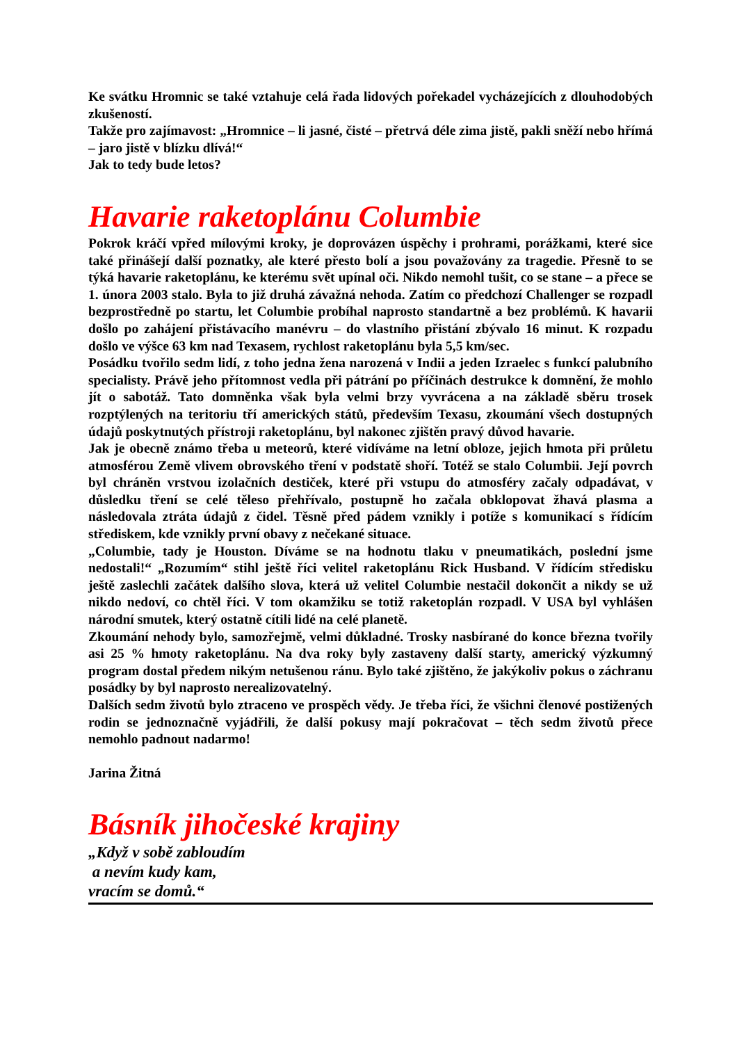Ke svátku Hromnic se také vztahuje celá řada lidových pořekadel vycházejících z dlouhodobých zkušeností.
Takže pro zajímavost: „Hromnice – li jasné, čisté – přetrvá déle zima jistě, pakli sněží nebo hřímá – jaro jistě v blízku dlívá!“
Jak to tedy bude letos?
Havarie raketoplánu Columbie
Pokrok kráčí vpřed mílovými kroky, je doprovázen úspěchy i prohrami, porážkami, které sice také přinášejí další poznatky, ale které přesto bolí a jsou považovány za tragedie. Přesně to se týká havarie raketoplánu, ke kterému svět upínal oči. Nikdo nemohl tušit, co se stane – a přece se 1. února 2003 stalo. Byla to již druhá závažná nehoda. Zatím co předchozí Challenger se rozpadl bezprostředně po startu, let Columbie probíhal naprosto standartně a bez problémů. K havarii došlo po zahájení přistávacího manévru – do vlastního přistání zbývalo 16 minut. K rozpadu došlo ve výšce 63 km nad Texasem, rychlost raketoplánu byla 5,5 km/sec.
Posádku tvořilo sedm lidí, z toho jedna žena narozená v Indii a jeden Izraelec s funkcí palubního specialisty. Právě jeho přítomnost vedla při pátrání po příčinách destrukce k domnění, že mohlo jít o sabotáž. Tato domněnka však byla velmi brzy vyvrácena a na základě sběru trosek rozptýlených na teritoriu tří amerických států, především Texasu, zkoumání všech dostupných údajů poskytnutých přístroji raketoplánu, byl nakonec zjištěn pravý důvod havarie.
Jak je obecně známo třeba u meteorů, které vidíváme na letní obloze, jejich hmota při průletu atmosférou Země vlivem obrovského tření v podstatě shoří. Totéž se stalo Columbii. Její povrch byl chráněn vrstvou izolačních destiček, které při vstupu do atmosféry začaly odpadávat, v důsledku tření se celé těleso přehřívalo, postupně ho začala obklopovat žhavá plasma a následovala ztráta údajů z čidel. Těsně před pádem vznikly i potíže s komunikací s řídícím střediskem, kde vznikly první obavy z nečekané situace.
„Columbie, tady je Houston. Díváme se na hodnotu tlaku v pneumatikách, poslední jsme nedostali!“ „Rozumím“ stihl ještě říci velitel raketoplánu Rick Husband. V řídícím středisku ještě zaslechli začátek dalšího slova, která už velitel Columbie nestačil dokončit a nikdy se už nikdo nedoví, co chtěl říci. V tom okamžiku se totiž raketoplán rozpadl. V USA byl vyhlášen národní smutek, který ostatně cítili lidé na celé planetě.
Zkoumání nehody bylo, samozřejmě, velmi důkladné. Trosky nasbírané do konce března tvořily asi 25 % hmoty raketoplánu. Na dva roky byly zastaveny další starty, americký výzkumný program dostal předem nikým netušenou ránu. Bylo také zjištěno, že jakýkoliv pokus o záchranu posádky by byl naprosto nerealizovatelný.
Dalších sedm životů bylo ztraceno ve prospěch vědy. Je třeba říci, že všichni členové postižených rodin se jednoznačně vyjádřili, že další pokusy mají pokračovat – těch sedm životů přece nemohlo padnout nadarmo!
Jarina Žitná
Básník jihočeské krajiny
„Když v sobě zabloudím
a nevím kudy kam,
vracím se domů.“